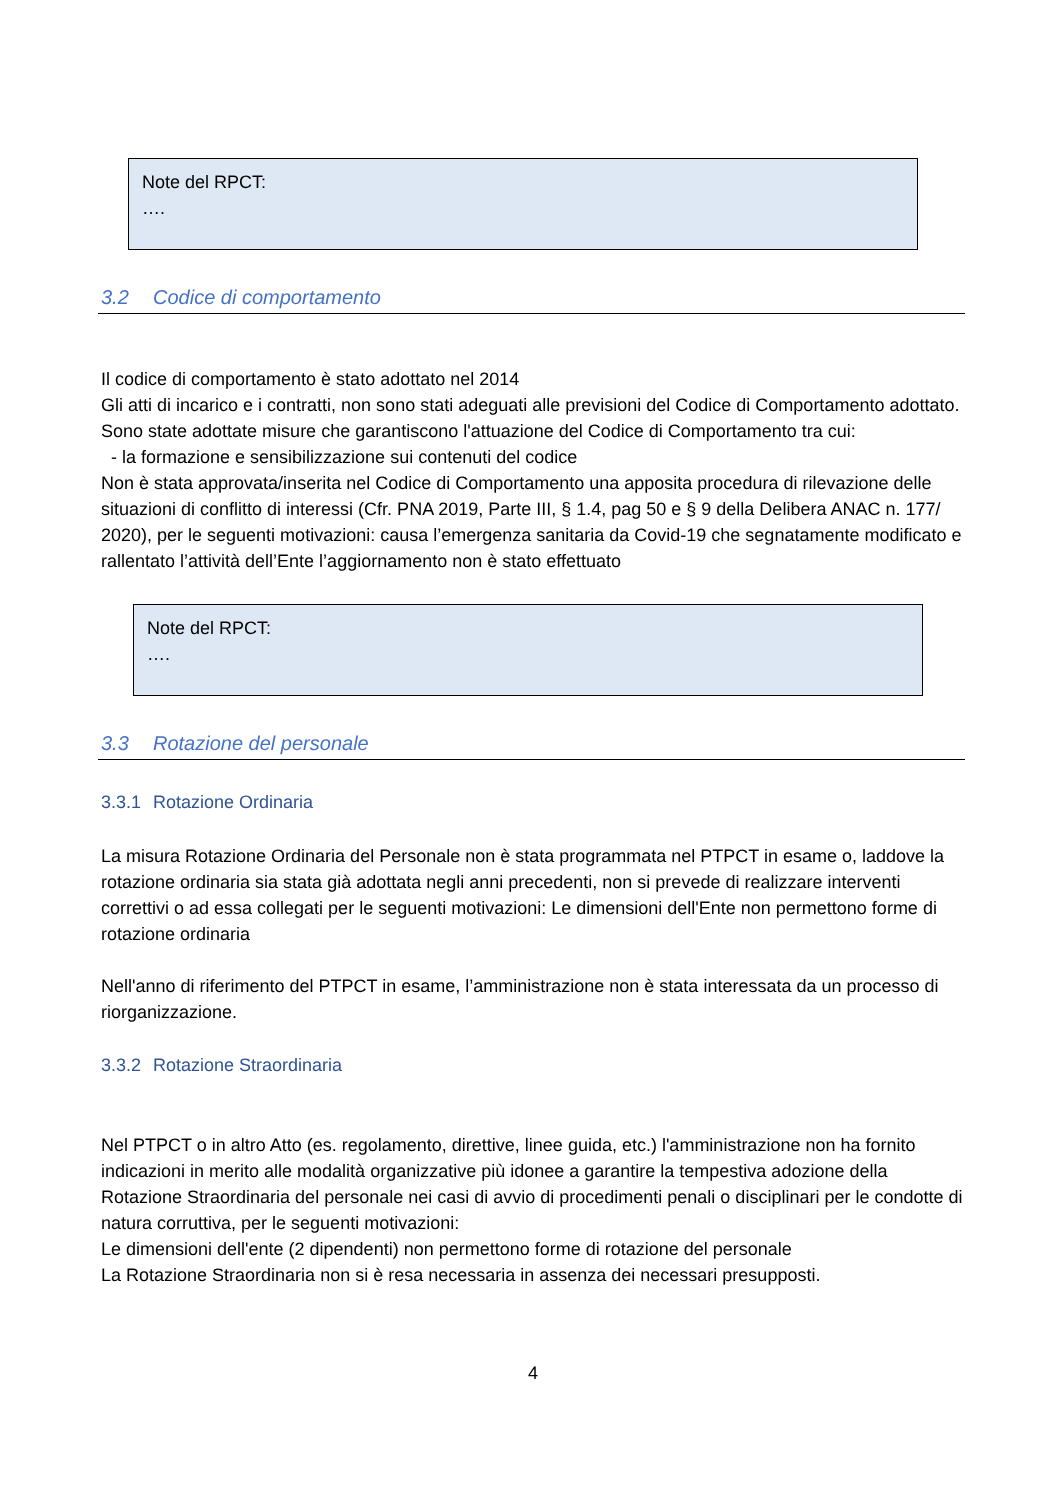Note del RPCT:
….
3.2 Codice di comportamento
Il codice di comportamento è stato adottato nel 2014
Gli atti di incarico e i contratti, non sono stati adeguati alle previsioni del Codice di Comportamento adottato.
Sono state adottate misure che garantiscono l'attuazione del Codice di Comportamento tra cui:
- la formazione e sensibilizzazione sui contenuti del codice
Non è stata approvata/inserita nel Codice di Comportamento una apposita procedura di rilevazione delle situazioni di conflitto di interessi (Cfr. PNA 2019, Parte III, § 1.4, pag 50 e § 9 della Delibera ANAC n. 177/ 2020), per le seguenti motivazioni: causa l’emergenza sanitaria da Covid-19 che segnatamente modificato e rallentato l’attività dell’Ente l’aggiornamento non è stato effettuato
Note del RPCT:
….
3.3 Rotazione del personale
3.3.1 Rotazione Ordinaria
La misura Rotazione Ordinaria del Personale non è stata programmata nel PTPCT in esame o, laddove la rotazione ordinaria sia stata già adottata negli anni precedenti, non si prevede di realizzare interventi correttivi o ad essa collegati per le seguenti motivazioni: Le dimensioni dell'Ente non permettono forme di rotazione ordinaria
Nell'anno di riferimento del PTPCT in esame, l’amministrazione non è stata interessata da un processo di riorganizzazione.
3.3.2 Rotazione Straordinaria
Nel PTPCT o in altro Atto (es. regolamento, direttive, linee guida, etc.) l'amministrazione non ha fornito indicazioni in merito alle modalità organizzative più idonee a garantire la tempestiva adozione della Rotazione Straordinaria del personale nei casi di avvio di procedimenti penali o disciplinari per le condotte di natura corruttiva, per le seguenti motivazioni:
Le dimensioni dell'ente (2 dipendenti) non permettono forme di rotazione del personale
La Rotazione Straordinaria non si è resa necessaria in assenza dei necessari presupposti.
4